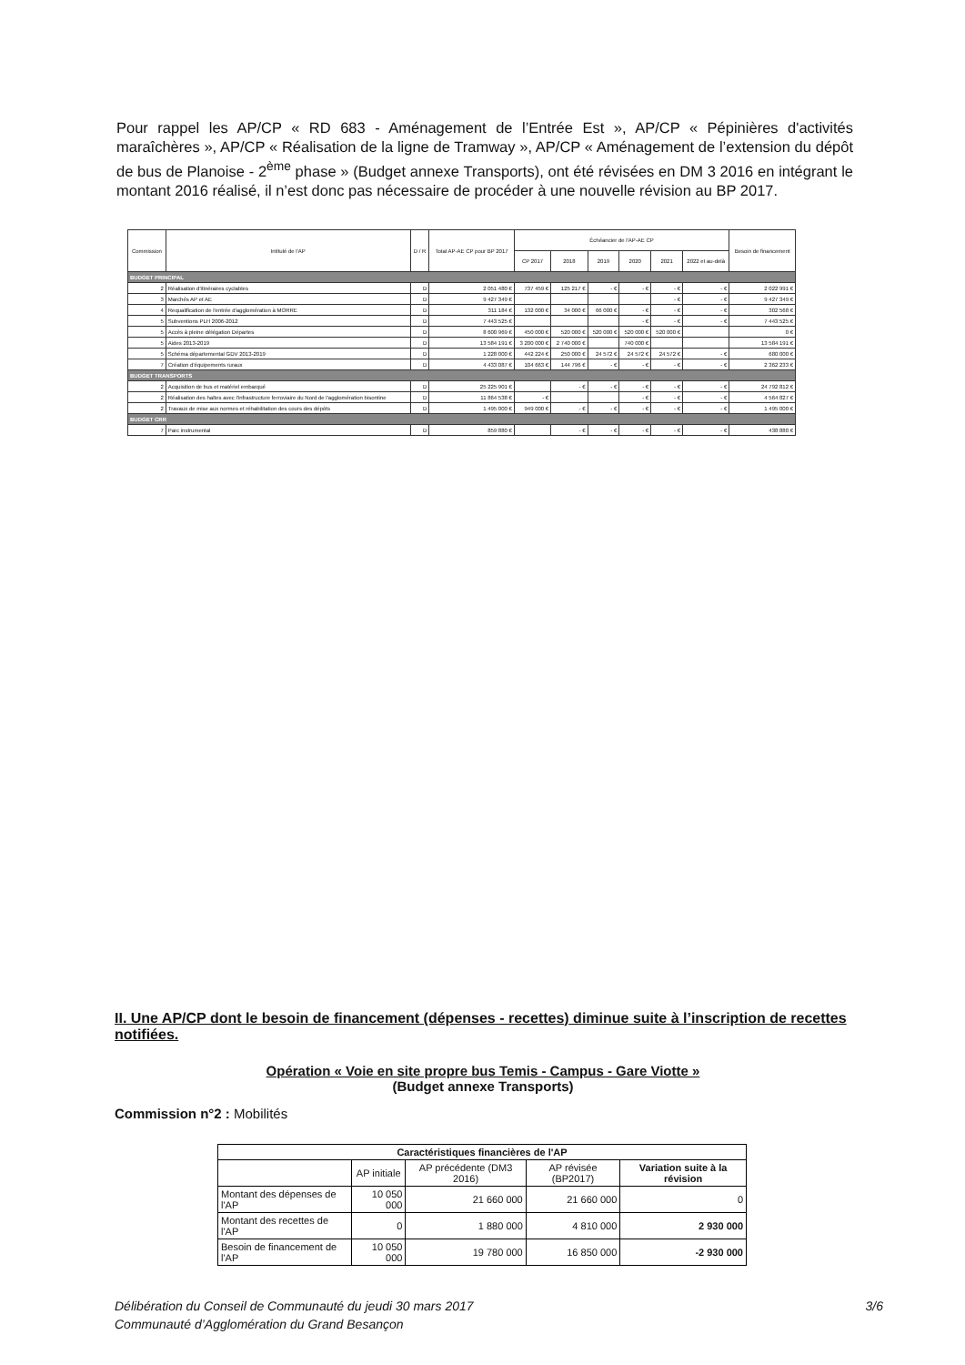Pour rappel les AP/CP « RD 683 - Aménagement de l’Entrée Est », AP/CP « Pépinières d'activités maraîchères », AP/CP « Réalisation de la ligne de Tramway », AP/CP « Aménagement de l’extension du dépôt de bus de Planoise - 2<sup>ème</sup> phase » (Budget annexe Transports), ont été révisées en DM 3 2016 en intégrant le montant 2016 réalisé, il n’est donc pas nécessaire de procéder à une nouvelle révision au BP 2017.
| Commission | Intitulé de l'AP | D / R | Total AP-AE CP pour BP 2017 | Échéancier de l'AP-AE CP | | | | | | Besoin de financement |
| --- | --- | --- | --- | --- | --- | --- | --- | --- | --- | --- |
| | | | | CP 2017 | 2018 | 2019 | 2020 | 2021 | 2022 et au-delà | |
| BUDGET PRINCIPAL | | | | | | | | | | |
| 2 | Réalisation d'itinéraires cyclables | D | 2 051 480 € | 737 459 € | 125 217 € | - € | - € | - € | - € | 2 022 991 € |
| 3 | Marchés AP et AE | D | 9 427 349 € | | | | | - € | - € | 9 427 349 € |
| 4 | Requalification de l'entrée d'agglomération à MORRE | D | 311 184 € | 132 000 € | 34 000 € | 66 000 € | - € | - € | - € | 302 568 € |
| 5 | Subventions PLH 2006-2012 | D | 7 443 525 € | | | | - € | - € | - € | 7 443 525 € |
| 5 | Accès à pleine délégation Départes | D | 8 600 969 € | 450 000 € | 520 000 € | 520 000 € | 520 000 € | 520 000 € | | 0 € |
| 5 | Aides 2013-2019 | D | 13 584 191 € | 3 200 000 € | 2 740 000 € | | 740 000 € | | | 13 584 191 € |
| 5 | Schéma départemental GDV 2013-2019 | D | 1 228 000 € | 442 224 € | 250 000 € | 24 572 € | 24 572 € | 24 572 € | - € | 680 000 € |
| 7 | Création d'équipements ruraux | D | 4 433 087 € | 104 663 € | 144 796 € | - € | - € | - € | - € | 2 362 233 € |
| BUDGET TRANSPORTS | | | | | | | | | | |
| 2 | Acquisition de bus et matériel embarqué | D | 25 225 901 € | | - € | - € | - € | - € | - € | 24 792 812 € |
| 2 | Réalisation des haltes avec l'infrastructure ferroviaire du Nord de l'agglomération bisontine | D | 11 864 538 € | - € | | | - € | - € | - € | 4 564 827 € |
| 2 | Travaux de mise aux normes et réhabilitation des cours des dépôts | D | 1 495 000 € | 949 000 € | - € | - € | - € | - € | - € | 1 495 000 € |
| BUDGET CRR | | | | | | | | | | |
| 7 | Parc instrumental | D | 859 880 € | | - € | - € | - € | - € | - € | 438 880 € |
II. Une AP/CP dont le besoin de financement (dépenses - recettes) diminue suite à l’inscription de recettes notifiées.
Opération « Voie en site propre bus Temis - Campus - Gare Viotte »
(Budget annexe Transports)
Commission n°2 : Mobilités
| Caractéristiques financières de l'AP | | | | |
| --- | --- | --- | --- | --- |
| | AP initiale | AP précédente (DM3 2016) | AP révisée (BP2017) | Variation suite à la révision |
| Montant des dépenses de l'AP | 10 050 000 | 21 660 000 | 21 660 000 | 0 |
| Montant des recettes de l'AP | 0 | 1 880 000 | 4 810 000 | 2 930 000 |
| Besoin de financement de l'AP | 10 050 000 | 19 780 000 | 16 850 000 | -2 930 000 |
Délibération du Conseil de Communauté du jeudi 30 mars 2017 3/6
Communauté d’Agglomération du Grand Besançon